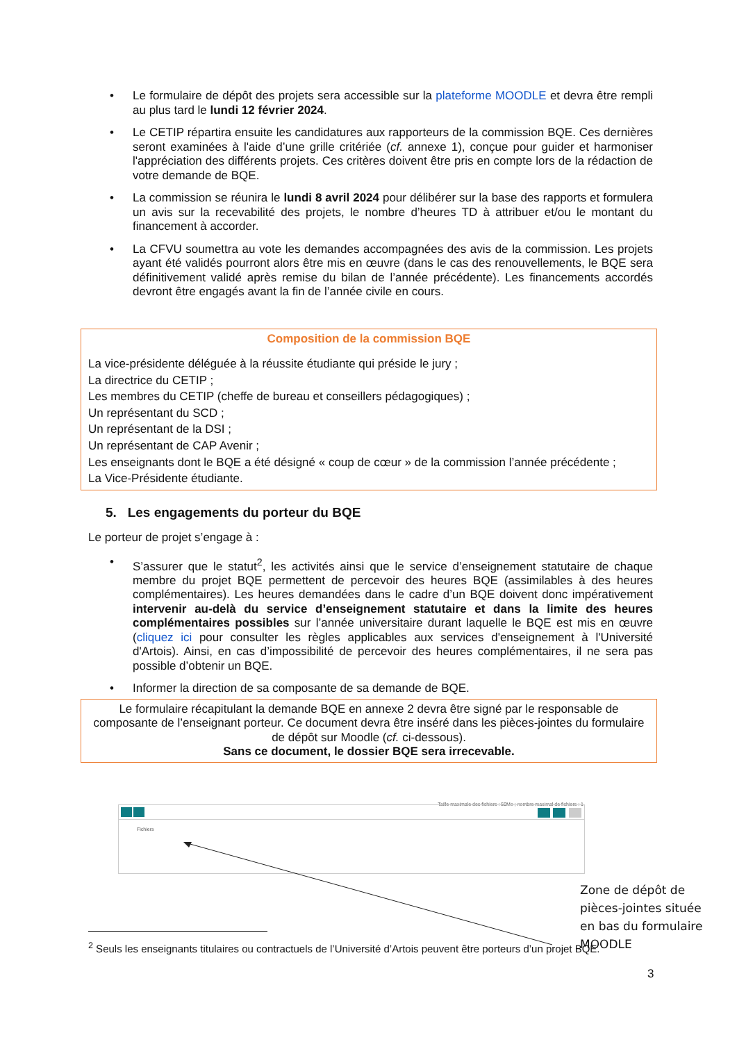• Le formulaire de dépôt des projets sera accessible sur la plateforme MOODLE et devra être rempli au plus tard le lundi 12 février 2024.
• Le CETIP répartira ensuite les candidatures aux rapporteurs de la commission BQE. Ces dernières seront examinées à l'aide d’une grille critériée (cf. annexe 1), conçue pour guider et harmoniser l'appréciation des différents projets. Ces critères doivent être pris en compte lors de la rédaction de votre demande de BQE.
• La commission se réunira le lundi 8 avril 2024 pour délibérer sur la base des rapports et formulera un avis sur la recevabilité des projets, le nombre d’heures TD à attribuer et/ou le montant du financement à accorder.
• La CFVU soumettra au vote les demandes accompagnées des avis de la commission. Les projets ayant été validés pourront alors être mis en œuvre (dans le cas des renouvellements, le BQE sera définitivement validé après remise du bilan de l’année précédente). Les financements accordés devront être engagés avant la fin de l’année civile en cours.
Composition de la commission BQE
La vice-présidente déléguée à la réussite étudiante qui préside le jury ;
La directrice du CETIP ;
Les membres du CETIP (cheffe de bureau et conseillers pédagogiques) ;
Un représentant du SCD ;
Un représentant de la DSI ;
Un représentant de CAP Avenir ;
Les enseignants dont le BQE a été désigné « coup de cœur » de la commission l’année précédente ;
La Vice-Présidente étudiante.
5. Les engagements du porteur du BQE
Le porteur de projet s’engage à :
• S’assurer que le statut<sup>2</sup>, les activités ainsi que le service d’enseignement statutaire de chaque membre du projet BQE permettent de percevoir des heures BQE (assimilables à des heures complémentaires). Les heures demandées dans le cadre d’un BQE doivent donc impérativement intervenir au-delà du service d’enseignement statutaire et dans la limite des heures complémentaires possibles sur l’année universitaire durant laquelle le BQE est mis en œuvre (cliquez ici pour consulter les règles applicables aux services d'enseignement à l'Université d'Artois). Ainsi, en cas d’impossibilité de percevoir des heures complémentaires, il ne sera pas possible d’obtenir un BQE.
• Informer la direction de sa composante de sa demande de BQE.
Le formulaire récapitulant la demande BQE en annexe 2 devra être signé par le responsable de composante de l’enseignant porteur. Ce document devra être inséré dans les pièces-jointes du formulaire de dépôt sur Moodle (cf. ci-dessous).
Sans ce document, le dossier BQE sera irrecevable.
Taille maximale des fichiers : 50Mo ; nombre maximal de fichiers : 1
Fichiers
Zone de dépôt de pièces-jointes située en bas du formulaire MOODLE
<sup>2</sup> Seuls les enseignants titulaires ou contractuels de l’Université d’Artois peuvent être porteurs d’un projet BQE.
3